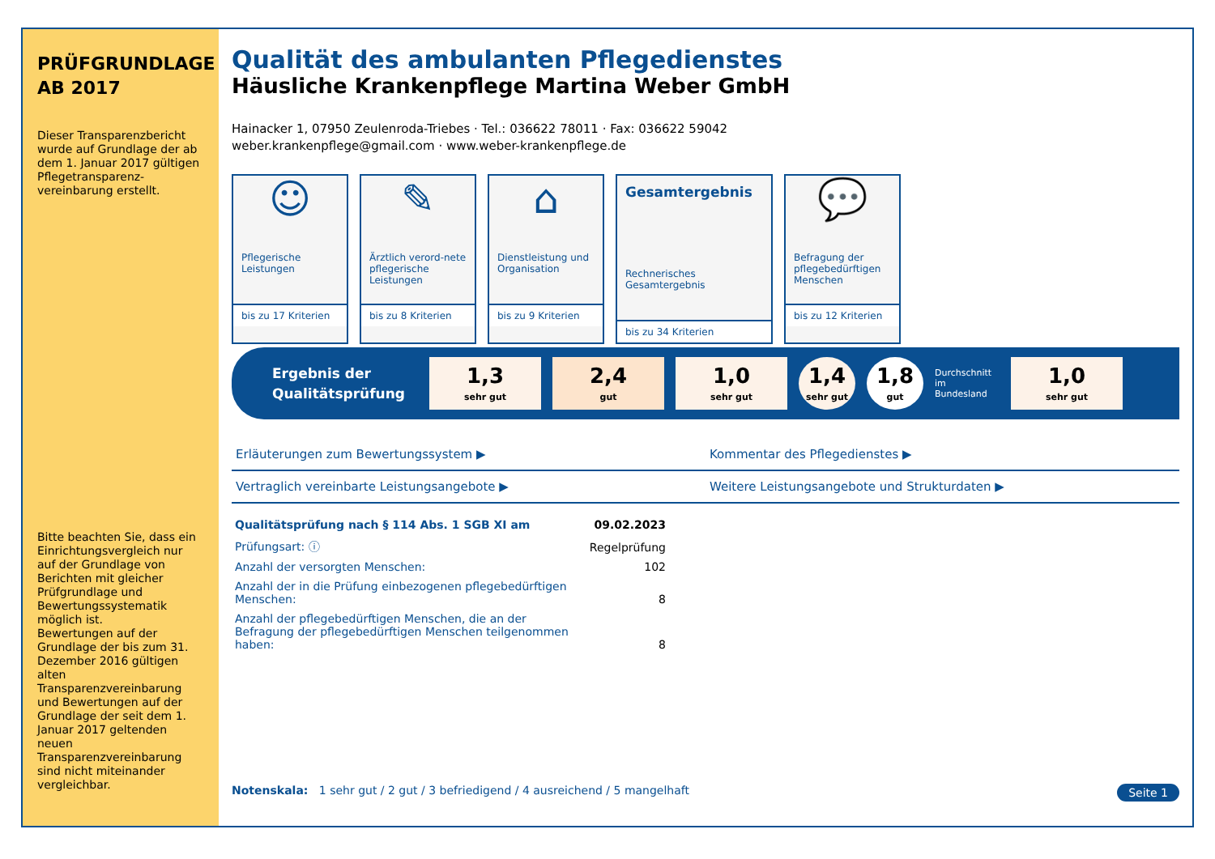PRÜFGRUNDLAGE
AB 2017
Dieser Transparenzbericht wurde auf Grundlage der ab dem 1. Januar 2017 gültigen Pflegetransparenz-vereinbarung erstellt.
Bitte beachten Sie, dass ein Einrichtungsvergleich nur auf der Grundlage von Berichten mit gleicher Prüfgrundlage und Bewertungssystematik möglich ist.
Bewertungen auf der Grundlage der bis zum 31. Dezember 2016 gültigen alten Transparenzvereinbarung und Bewertungen auf der Grundlage der seit dem 1. Januar 2017 geltenden neuen Transparenzvereinbarung sind nicht miteinander vergleichbar.
Qualität des ambulanten Pflegedienstes
Häusliche Krankenpflege Martina Weber GmbH
Hainacker 1, 07950 Zeulenroda-Triebes · Tel.: 036622 78011 · Fax: 036622 59042
weber.krankenpflege@gmail.com · www.weber-krankenpflege.de
☺
Pflegerische Leistungen
bis zu 17 Kriterien
✎
Ärztlich verord-nete pflegerische Leistungen
bis zu 8 Kriterien
⌂
Dienstleistung und Organisation
bis zu 9 Kriterien
Gesamtergebnis
Rechnerisches Gesamtergebnis
bis zu 34 Kriterien
💬
Befragung der pflegebedürftigen Menschen
bis zu 12 Kriterien
Ergebnis der Qualitätsprüfung
1,3
sehr gut
2,4
gut
1,0
sehr gut
1,4
sehr gut
1,8
gut
Durchschnitt im Bundesland
1,0
sehr gut
Erläuterungen zum Bewertungssystem ▶
Kommentar des Pflegedienstes ▶
Vertraglich vereinbarte Leistungsangebote ▶
Weitere Leistungsangebote und Strukturdaten ▶
| Qualitätsprüfung nach § 114 Abs. 1 SGB XI am | 09.02.2023 |
| Prüfungsart: ⓘ | Regelprüfung |
| Anzahl der versorgten Menschen: | 102 |
| Anzahl der in die Prüfung einbezogenen pflegebedürftigen Menschen: | 8 |
| Anzahl der pflegebedürftigen Menschen, die an der Befragung der pflegebedürftigen Menschen teilgenommen haben: | 8 |
Notenskala: 1 sehr gut / 2 gut / 3 befriedigend / 4 ausreichend / 5 mangelhaft
Seite 1